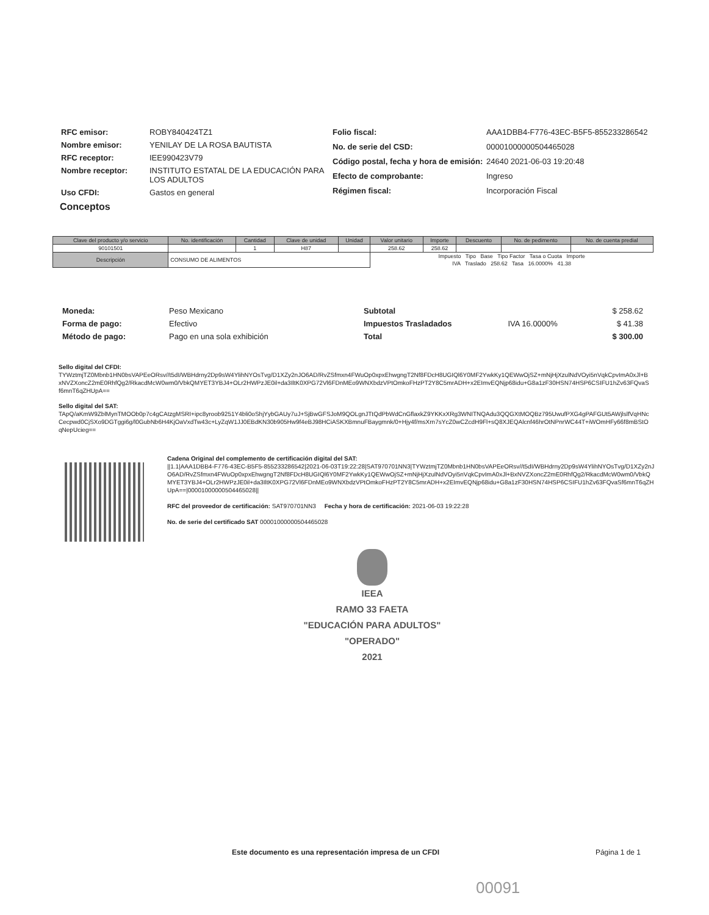| RFC emisor: | ROBY840424TZ1 |
| Nombre emisor: | YENILAY DE LA ROSA BAUTISTA |
| RFC receptor: | IEE990423V79 |
| Nombre receptor: | INSTITUTO ESTATAL DE LA EDUCACIÓN PARA LOS ADULTOS |
| Uso CFDI: | Gastos en general |
| Folio fiscal: | AAA1DBB4-F776-43EC-B5F5-855233286542 |
| No. de serie del CSD: | 00001000000504465028 |
| Código postal, fecha y hora de emisión: | 24640 2021-06-03 19:20:48 |
| Efecto de comprobante: | Ingreso |
| Régimen fiscal: | Incorporación Fiscal |
Conceptos
| Clave del producto y/o servicio | No. identificación | Cantidad | Clave de unidad | Unidad | Valor unitario | Importe | Descuento | No. de pedimento | No. de cuenta predial |
| --- | --- | --- | --- | --- | --- | --- | --- | --- | --- |
| 90101501 | | 1 | H87 | | 258.62 | 258.62 | | | |
| Descripción | CONSUMO DE ALIMENTOS | | | | Impuesto Tipo Base Tipo Factor Tasa o Cuota Importe | | | | |
| | | | | | IVA Traslado 258.62 Tasa 16.0000% 41.38 | | | | |
| Moneda: | Peso Mexicano |
| Forma de pago: | Efectivo |
| Método de pago: | Pago en una sola exhibición |
| Subtotal | | $ 258.62 |
| Impuestos Trasladados | IVA 16.0000% | $ 41.38 |
| Total | | $ 300.00 |
Sello digital del CFDI:
TYWztmjTZ0Mbnb1HN0bsVAPEeORsv//t5dI/WBHdrny2Dp9sW4YlihNYOsTvg/D1XZy2nJO6AD/RvZSfmxn4FWuOp0xpxEhwgngT2Nf8FDcH8UGIQl6Y0MF2YwkKy1QEWwOjSZ+mNjHjXzulNdVOyi5nVqkCpvImA0xJl+BxNVZXoncZ2mE0RhfQg2/RkacdMcW0wm0/VbkQMYET3YBJ4+OLr2HWPzJE0il+da3IltK0XPG72Vl6FDnMEo9WNXbdzVPtOmkoFHzPT2Y8C5mrADH+x2EImvEQNjp68idu+G8a1zF30HSN74HSP6CSIFU1hZv63FQvaSf6mnT6qZHUpA==
Sello digital del SAT:
TApQ/aKmW9ZblMynTMOOb0p7c4gCAtzgMSRI+ipc8yroob9251Y4bli0oShjYybGAUy7uJ+SjBwGFSJoM9QOLgnJTtQdPbWdCnGflaxkZ9YKKxXRg3WNITNQAdu3QQGXtMOQBz795UwufPXG4gPAFGUt5AWjlslfVqHNcCecpwd0CjSXo9DGTggi6g/l0GubNb6H4KjOaVxdTw43c+LyZqW1JJ0EBdKN30b905Hw9f4eBJ98HCiASKXBmnuFBaygmnk/0+Hjy4f/msXrn7sYcZ0wCZcdH9Fl+sQ8XJEQAlcnf46hrOtNPnrWC44T+iWOmHFy66f8mBStOqNepUcieg==
Cadena Original del complemento de certificación digital del SAT:
||1.1|AAA1DBB4-F776-43EC-B5F5-855233286542|2021-06-03T19:22:28|SAT970701NN3|TYWztmjTZ0Mbnb1HN0bsVAPEeORsv//t5dI/WBHdrny2Dp9sW4YlihNYOsTvg/D1XZy2nJO6AD/RvZSfmxn4FWuOp0xpxEhwgngT2Nf8FDcH8UGIQl6Y0MF2YwkKy1QEWwOjSZ+mNjHjXzulNdVOyi5nVqkCpvImA0xJl+BxNVZXoncZ2mE0RhfQg2/RkacdMcW0wm0/VbkQMYET3YBJ4+OLr2HWPzJE0il+da3IltK0XPG72Vl6FDnMEo9WNXbdzVPtOmkoFHzPT2Y8C5mrADH+x2EImvEQNjp68idu+G8a1zF30HSN74HSP6CSIFU1hZv63FQvaSf6mnT6qZHUpA==|00001000000504465028||
RFC del proveedor de certificación: SAT970701NN3 Fecha y hora de certificación: 2021-06-03 19:22:28
No. de serie del certificado SAT 00001000000504465028
IEEA
RAMO 33 FAETA
"EDUCACIÓN PARA ADULTOS"
"OPERADO"
2021
Este documento es una representación impresa de un CFDI Página 1 de 1
00091